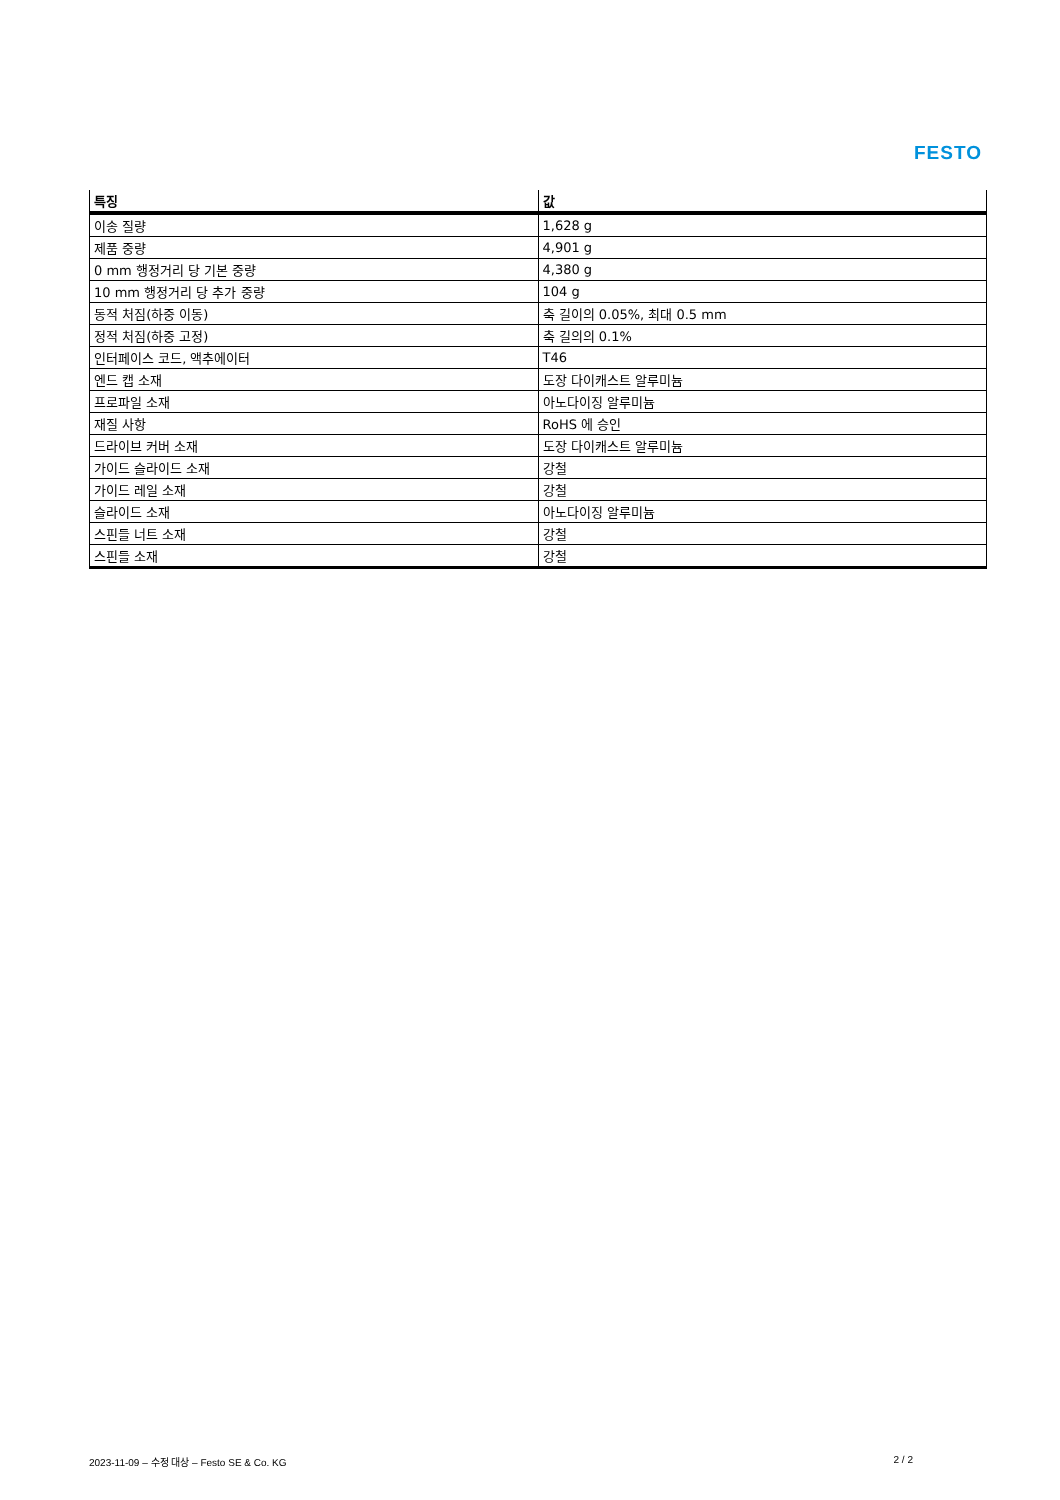FESTO
| 특징 | 값 |
| --- | --- |
| 이송 질량 | 1,628 g |
| 제품 중량 | 4,901 g |
| 0 mm 행정거리 당 기본 중량 | 4,380 g |
| 10 mm 행정거리 당 추가 중량 | 104 g |
| 동적 처짐(하중 이동) | 축 길이의 0.05%, 최대 0.5 mm |
| 정적 처짐(하중 고정) | 축 길의의 0.1% |
| 인터페이스 코드, 액추에이터 | T46 |
| 엔드 캡 소재 | 도장 다이캐스트 알루미늄 |
| 프로파일 소재 | 아노다이징 알루미늄 |
| 재질 사항 | RoHS 에 승인 |
| 드라이브 커버 소재 | 도장 다이캐스트 알루미늄 |
| 가이드 슬라이드 소재 | 강철 |
| 가이드 레일 소재 | 강철 |
| 슬라이드 소재 | 아노다이징 알루미늄 |
| 스핀들 너트 소재 | 강철 |
| 스핀들 소재 | 강철 |
2023-11-09 – 수정 대상 – Festo SE & Co. KG 2 / 2